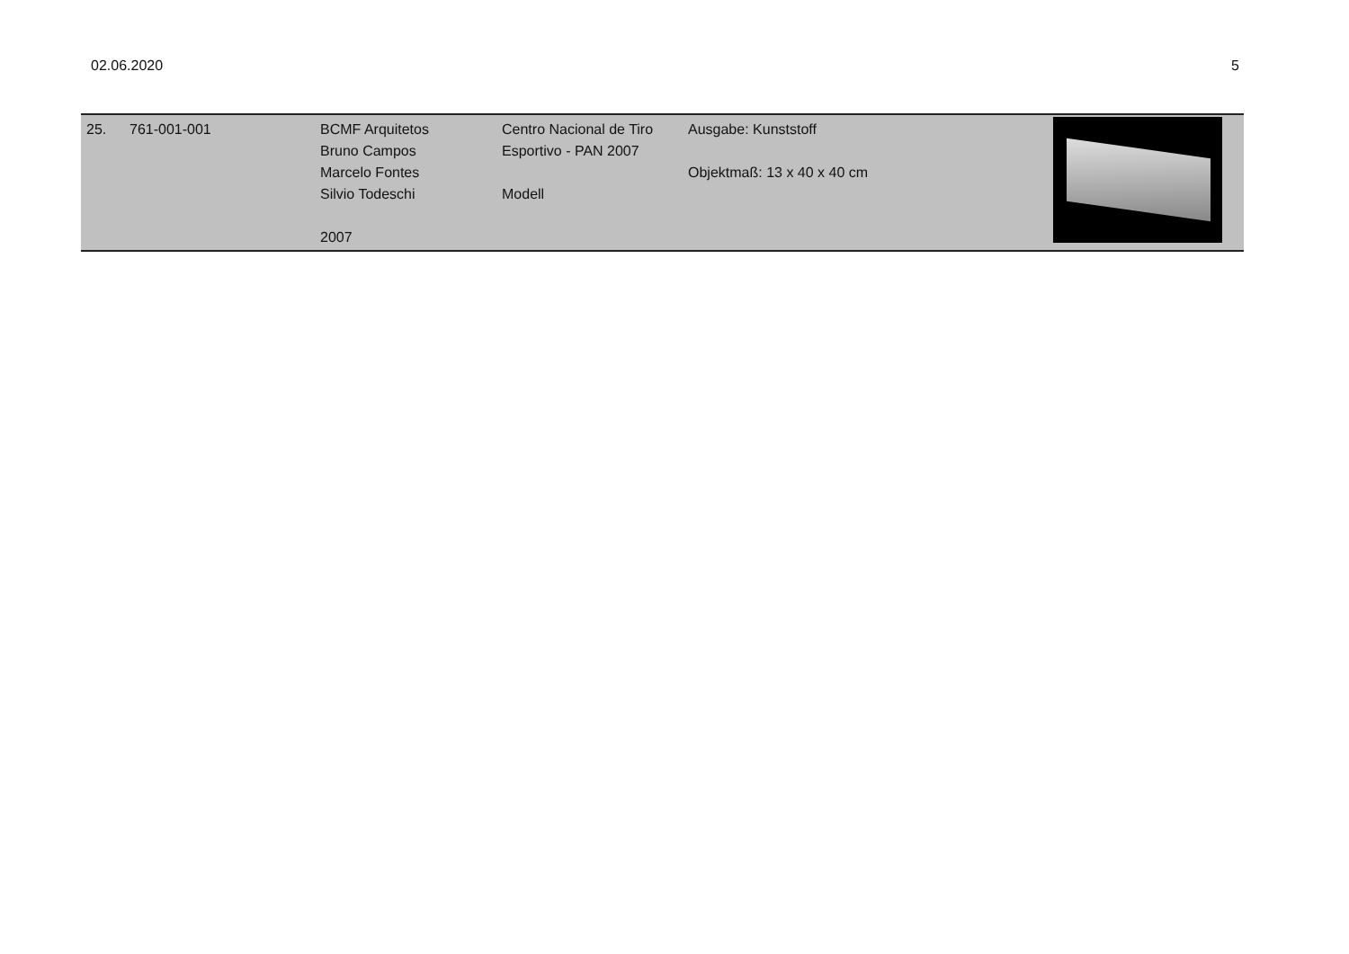02.06.2020 5
| 25. | 761-001-001 | BCMF Arquitetos Bruno Campos Marcelo Fontes Silvio Todeschi 2007 | Centro Nacional de Tiro Esportivo - PAN 2007 Modell | Ausgabe: Kunststoff Objektmaß: 13 x 40 x 40 cm | |